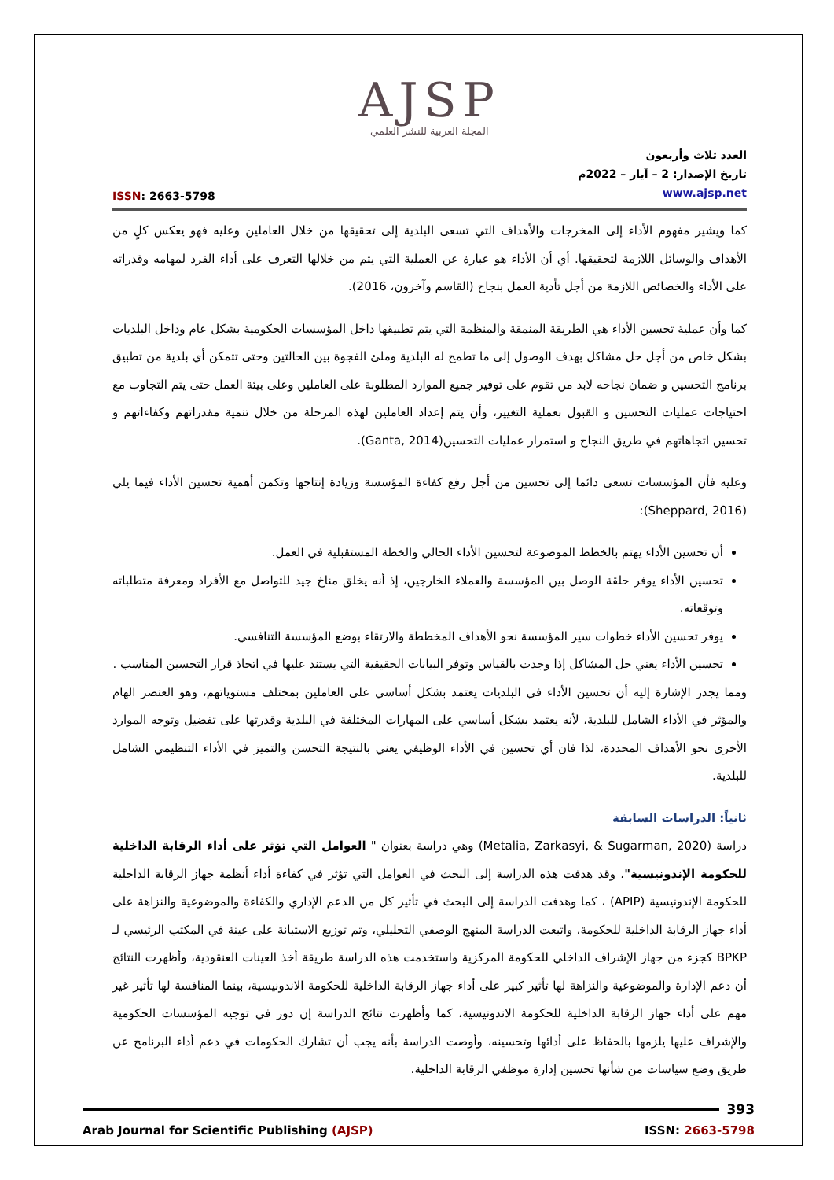AJSP
المجلة العربية للنشر العلمي
ISSN: 2663-5798
العدد ثلاث وأربعون
تاريخ الإصدار: 2 – آيار – 2022م
www.ajsp.net
كما ويشير مفهوم الأداء إلى المخرجات والأهداف التي تسعى البلدية إلى تحقيقها من خلال العاملين وعليه فهو يعكس كلٍ من الأهداف والوسائل اللازمة لتحقيقها. أي أن الأداء هو عبارة عن العملية التي يتم من خلالها التعرف على أداء الفرد لمهامه وقدراته على الأداء والخصائص اللازمة من أجل تأدية العمل بنجاح (القاسم وآخرون، 2016).
كما وأن عملية تحسين الأداء هي الطريقة المنمقة والمنظمة التي يتم تطبيقها داخل المؤسسات الحكومية بشكل عام وداخل البلديات بشكل خاص من أجل حل مشاكل بهدف الوصول إلى ما تطمح له البلدية وملئ الفجوة بين الحالتين وحتى تتمكن أي بلدية من تطبيق برنامج التحسين و ضمان نجاحه لابد من تقوم على توفير جميع الموارد المطلوبة على العاملين وعلى بيئة العمل حتى يتم التجاوب مع احتياجات عمليات التحسين و القبول بعملية التغيير، وأن يتم إعداد العاملين لهذه المرحلة من خلال تنمية مقدراتهم وكفاءاتهم و تحسين اتجاهاتهم في طريق النجاح و استمرار عمليات التحسين(Ganta, 2014).
وعليه فأن المؤسسات تسعى دائما إلى تحسين من أجل رفع كفاءة المؤسسة وزيادة إنتاجها وتكمن أهمية تحسين الأداء فيما يلي (Sheppard, 2016):
أن تحسين الأداء يهتم بالخطط الموضوعة لتحسين الأداء الحالي والخطة المستقبلية في العمل.
تحسين الأداء يوفر حلقة الوصل بين المؤسسة والعملاء الخارجين، إذ أنه يخلق مناخ جيد للتواصل مع الأفراد ومعرفة متطلباته وتوقعاته.
يوفر تحسين الأداء خطوات سير المؤسسة نحو الأهداف المخططة والارتقاء بوضع المؤسسة التنافسي.
تحسين الأداء يعني حل المشاكل إذا وجدت بالقياس وتوفر البيانات الحقيقية التي يستند عليها في اتخاذ قرار التحسين المناسب .
ومما يجدر الإشارة إليه أن تحسين الأداء في البلديات يعتمد بشكل أساسي على العاملين بمختلف مستوياتهم، وهو العنصر الهام والمؤثر في الأداء الشامل للبلدية، لأنه يعتمد بشكل أساسي على المهارات المختلفة في البلدية وقدرتها على تفضيل وتوجه الموارد الأخرى نحو الأهداف المحددة، لذا فان أي تحسين في الأداء الوظيفي يعني بالنتيجة التحسن والتميز في الأداء التنظيمي الشامل للبلدية.
ثانياً: الدراسات السابقة
دراسة (Metalia, Zarkasyi, & Sugarman, 2020) وهي دراسة بعنوان " العوامل التي تؤثر على أداء الرقابة الداخلية للحكومة الإندونيسية"، وقد هدفت هذه الدراسة إلى البحث في العوامل التي تؤثر في كفاءة أداء أنظمة جهاز الرقابة الداخلية للحكومة الإندونيسية (APIP) ، كما وهدفت الدراسة إلى البحث في تأثير كل من الدعم الإداري والكفاءة والموضوعية والنزاهة على أداء جهاز الرقابة الداخلية للحكومة، واتبعت الدراسة المنهج الوصفي التحليلي، وتم توزيع الاستبانة على عينة في المكتب الرئيسي لـ BPKP كجزء من جهاز الإشراف الداخلي للحكومة المركزية واستخدمت هذه الدراسة طريقة أخذ العينات العنقودية، وأظهرت النتائج أن دعم الإدارة والموضوعية والنزاهة لها تأثير كبير على أداء جهاز الرقابة الداخلية للحكومة الاندونيسية، بينما المنافسة لها تأثير غير مهم على أداء جهاز الرقابة الداخلية للحكومة الاندونيسية، كما وأظهرت نتائج الدراسة إن دور في توجيه المؤسسات الحكومية والإشراف عليها يلزمها بالحفاظ على أدائها وتحسينه، وأوصت الدراسة بأنه يجب أن تشارك الحكومات في دعم أداء البرنامج عن طريق وضع سياسات من شأنها تحسين إدارة موظفي الرقابة الداخلية.
393
Arab Journal for Scientific Publishing (AJSP)
ISSN: 2663-5798